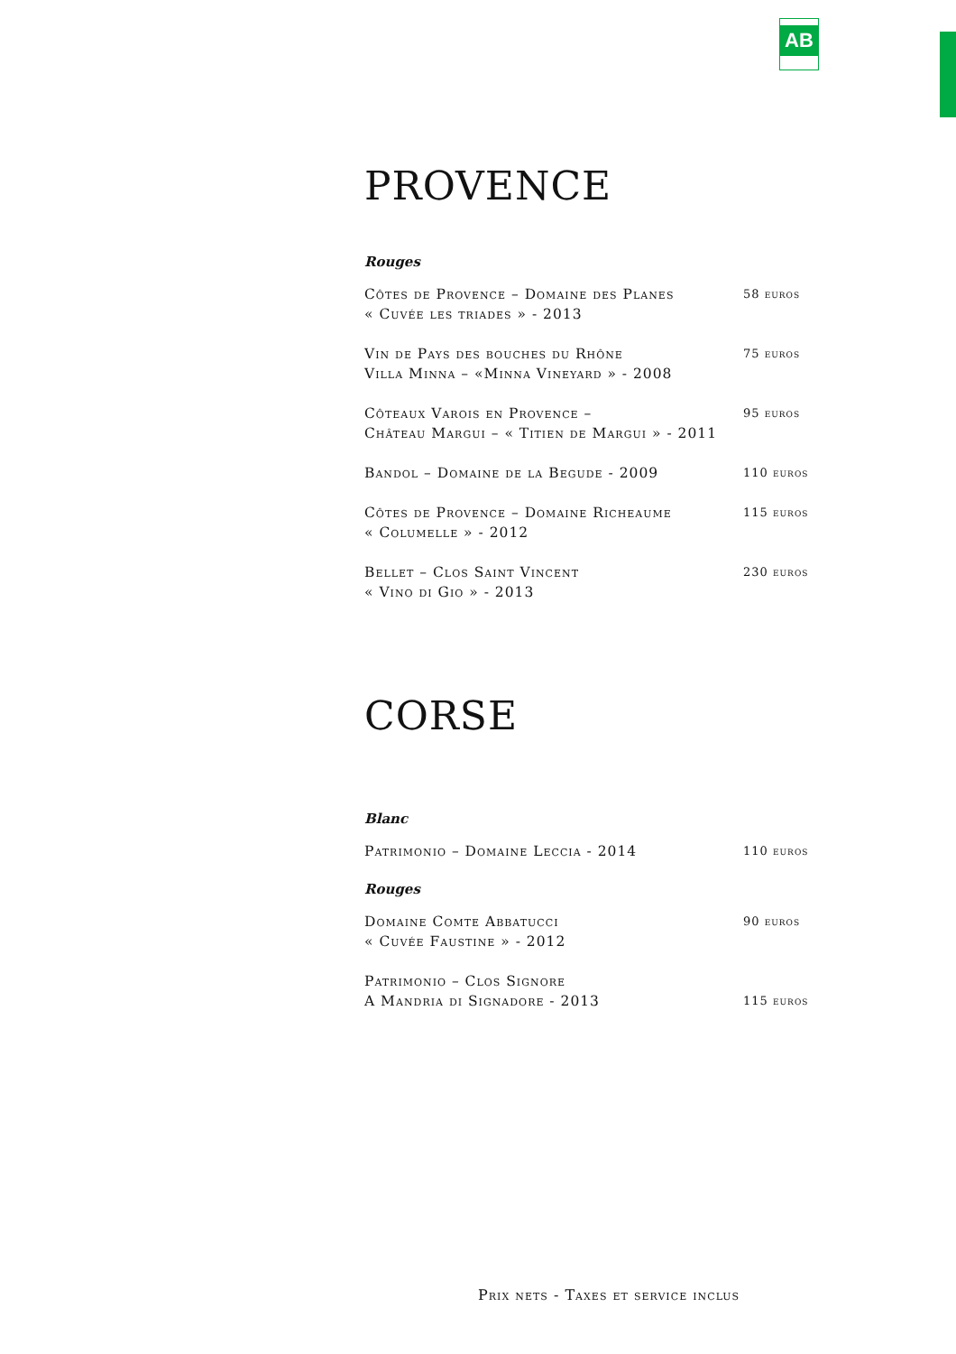AB
PROVENCE
Rouges
Côtes de Provence – Domaine des Planes
« Cuvée les triades » - 2013
58 euros
Vin de Pays des bouches du Rhône
Villa Minna – «Minna Vineyard » - 2008
75 euros
Côteaux Varois en Provence –
Château Margui – « Titien de Margui » - 2011
95 euros
Bandol – Domaine de la Begude - 2009
110 euros
Côtes de Provence – Domaine Richeaume
« Columelle » - 2012
115 euros
Bellet – Clos Saint Vincent
« Vino di Gio » - 2013
230 euros
CORSE
Blanc
Patrimonio – Domaine Leccia - 2014
110 euros
Rouges
Domaine Comte Abbatucci
« Cuvée Faustine » - 2012
90 euros
Patrimonio – Clos Signore
A Mandria di Signadore - 2013
115 euros
Prix nets - Taxes et service inclus